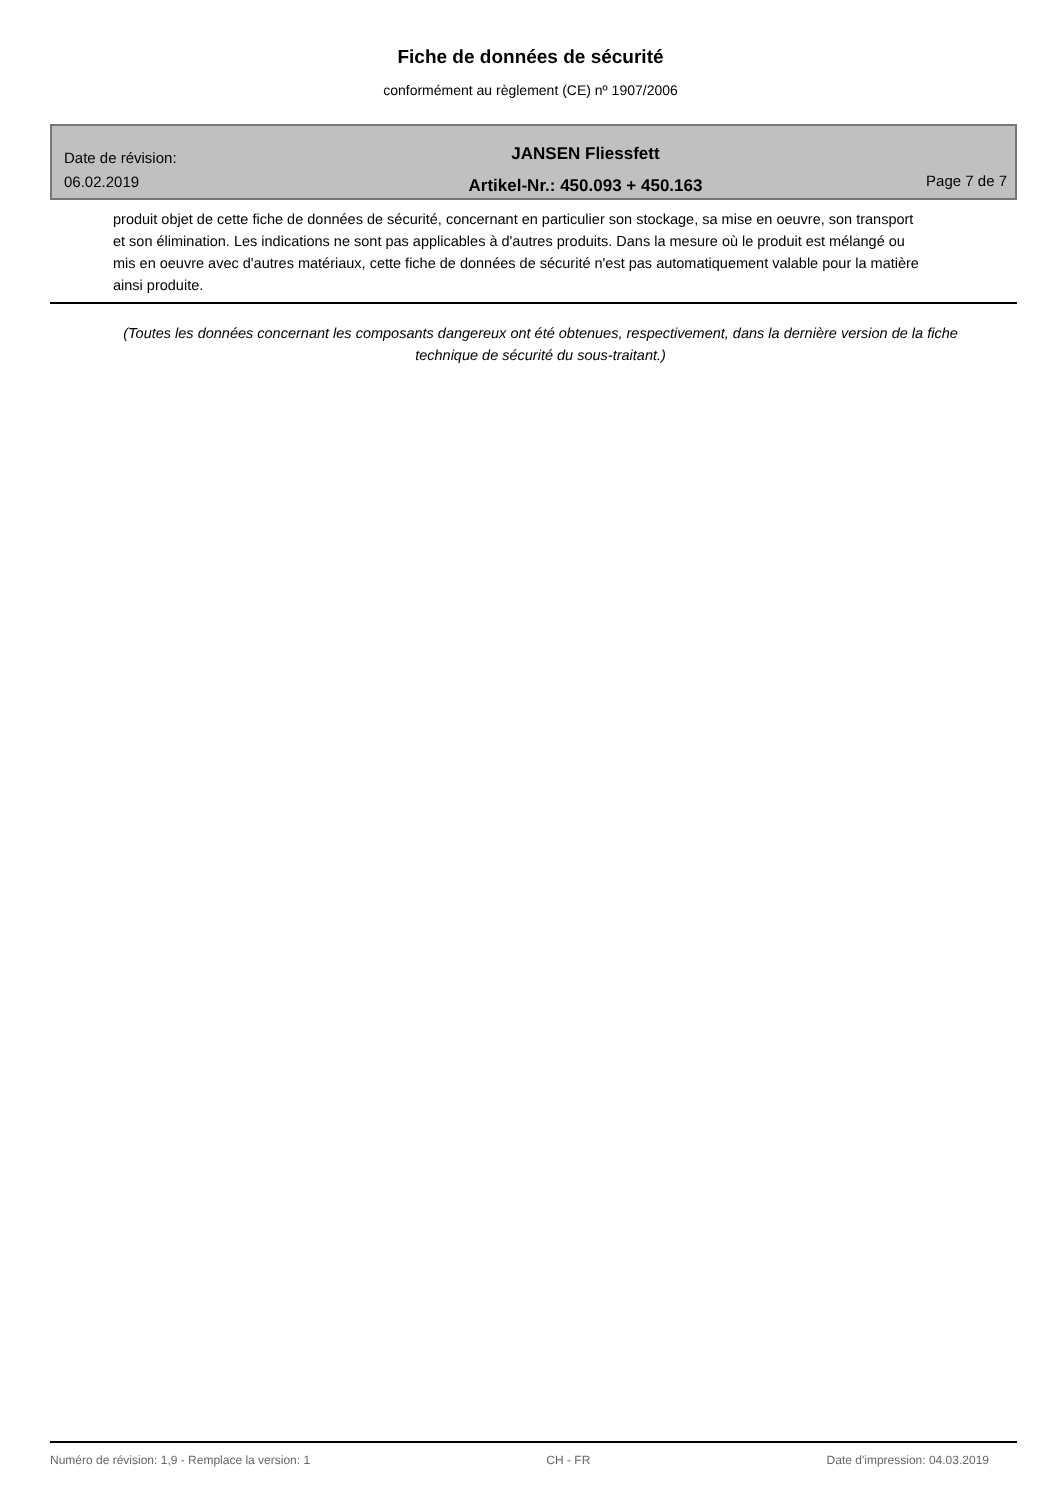Fiche de données de sécurité
conformément au règlement (CE) nº 1907/2006
Date de révision:
06.02.2019
JANSEN Fliessfett
Artikel-Nr.: 450.093 + 450.163
Page 7 de 7
produit objet de cette fiche de données de sécurité, concernant en particulier son stockage, sa mise en oeuvre, son transport et son élimination. Les indications ne sont pas applicables à d'autres produits. Dans la mesure où le produit est mélangé ou mis en oeuvre avec d'autres matériaux, cette fiche de données de sécurité n'est pas automatiquement valable pour la matière ainsi produite.
(Toutes les données concernant les composants dangereux ont été obtenues, respectivement, dans la dernière version de la fiche technique de sécurité du sous-traitant.)
Numéro de révision: 1,9 - Remplace la version: 1 CH - FR Date d'impression: 04.03.2019